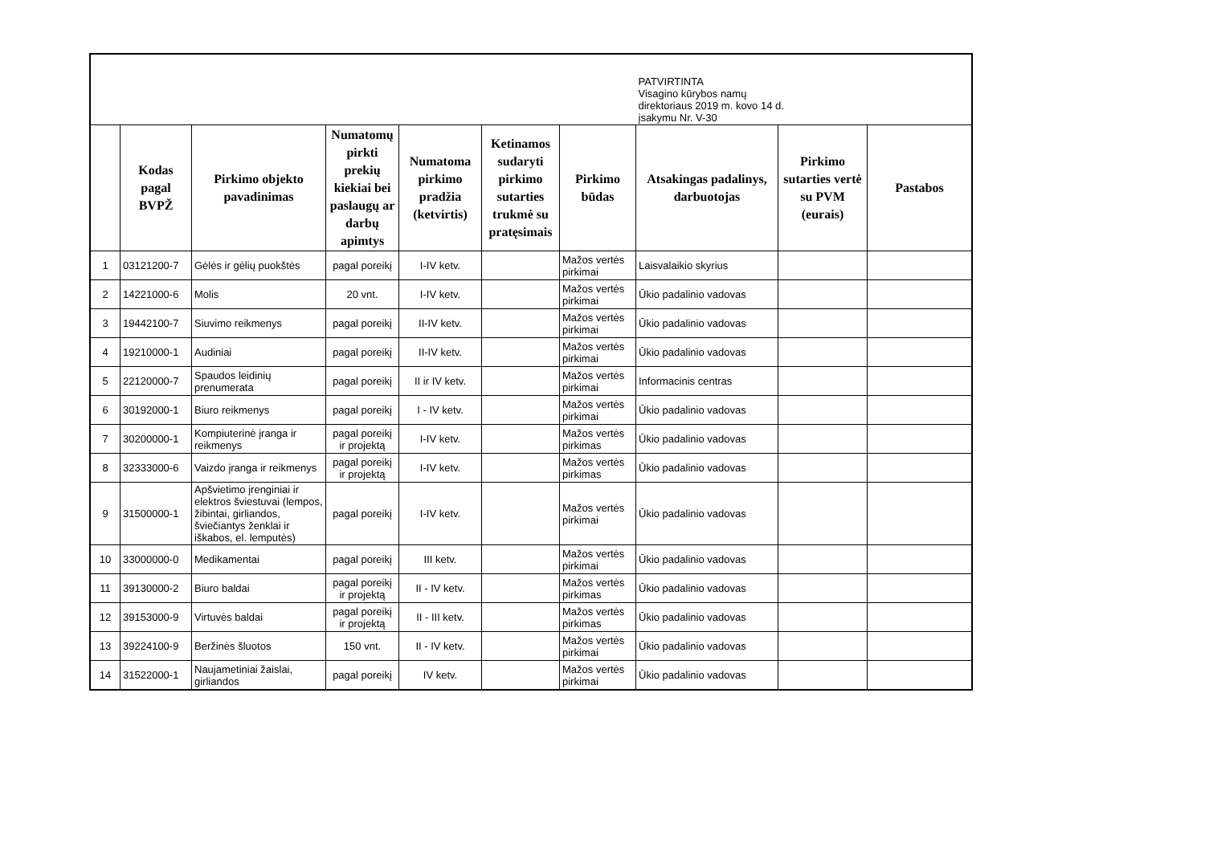| | | | | | | | PATVIRTINTA Visagino kūrybos namų direktoriaus 2019 m. kovo 14 d. įsakymu Nr. V-30 | | |
| | Kodas pagal BVPŽ | Pirkimo objekto pavadinimas | Numatomų pirkti prekių kiekiai bei paslaugų ar darbų apimtys | Numatoma pirkimo pradžia (ketvirtis) | Ketinamos sudaryti pirkimo sutarties trukmė su pratęsimais | Pirkimo būdas | Atsakingas padalinys, darbuotojas | Pirkimo sutarties vertė su PVM (eurais) | Pastabos |
| 1 | 03121200-7 | Gėlės ir gėlių puokštės | pagal poreikį | I-IV ketv. | | Mažos vertės pirkimai | Laisvalaikio skyrius | | |
| 2 | 14221000-6 | Molis | 20 vnt. | I-IV ketv. | | Mažos vertės pirkimai | Ūkio padalinio vadovas | | |
| 3 | 19442100-7 | Siuvimo reikmenys | pagal poreikį | II-IV ketv. | | Mažos vertės pirkimai | Ūkio padalinio vadovas | | |
| 4 | 19210000-1 | Audiniai | pagal poreikį | II-IV ketv. | | Mažos vertės pirkimai | Ūkio padalinio vadovas | | |
| 5 | 22120000-7 | Spaudos leidinių prenumerata | pagal poreikį | II ir IV ketv. | | Mažos vertės pirkimai | Informacinis centras | | |
| 6 | 30192000-1 | Biuro reikmenys | pagal poreikį | I - IV ketv. | | Mažos vertės pirkimai | Ūkio padalinio vadovas | | |
| 7 | 30200000-1 | Kompiuterinė įranga ir reikmenys | pagal poreikį ir projektą | I-IV ketv. | | Mažos vertės pirkimas | Ūkio padalinio vadovas | | |
| 8 | 32333000-6 | Vaizdo įranga ir reikmenys | pagal poreikį ir projektą | I-IV ketv. | | Mažos vertės pirkimas | Ūkio padalinio vadovas | | |
| 9 | 31500000-1 | Apšvietimo įrenginiai ir elektros šviestuvai (lempos, žibintai, girliandos, šviečiantys ženklai ir iškabos, el. lemputės) | pagal poreikį | I-IV ketv. | | Mažos vertės pirkimai | Ūkio padalinio vadovas | | |
| 10 | 33000000-0 | Medikamentai | pagal poreikį | III ketv. | | Mažos vertės pirkimai | Ūkio padalinio vadovas | | |
| 11 | 39130000-2 | Biuro baldai | pagal poreikį ir projektą | II - IV ketv. | | Mažos vertės pirkimas | Ūkio padalinio vadovas | | |
| 12 | 39153000-9 | Virtuvės baldai | pagal poreikį ir projektą | II - III ketv. | | Mažos vertės pirkimas | Ūkio padalinio vadovas | | |
| 13 | 39224100-9 | Beržinės šluotos | 150 vnt. | II - IV ketv. | | Mažos vertės pirkimai | Ūkio padalinio vadovas | | |
| 14 | 31522000-1 | Naujametiniai žaislai, girliandos | pagal poreikį | IV ketv. | | Mažos vertės pirkimai | Ūkio padalinio vadovas | | |